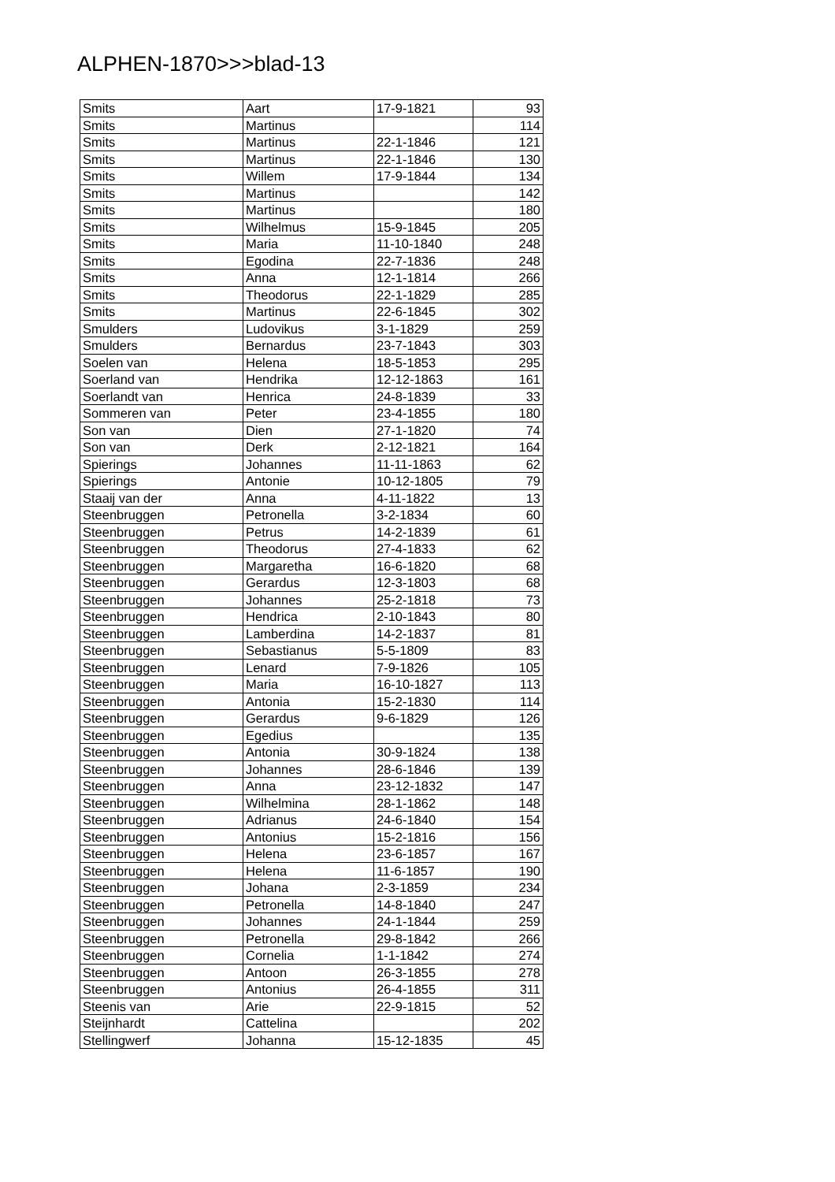ALPHEN-1870>>>blad-13
| Smits | Aart | 17-9-1821 | 93 |
| Smits | Martinus | | 114 |
| Smits | Martinus | 22-1-1846 | 121 |
| Smits | Martinus | 22-1-1846 | 130 |
| Smits | Willem | 17-9-1844 | 134 |
| Smits | Martinus | | 142 |
| Smits | Martinus | | 180 |
| Smits | Wilhelmus | 15-9-1845 | 205 |
| Smits | Maria | 11-10-1840 | 248 |
| Smits | Egodina | 22-7-1836 | 248 |
| Smits | Anna | 12-1-1814 | 266 |
| Smits | Theodorus | 22-1-1829 | 285 |
| Smits | Martinus | 22-6-1845 | 302 |
| Smulders | Ludovikus | 3-1-1829 | 259 |
| Smulders | Bernardus | 23-7-1843 | 303 |
| Soelen van | Helena | 18-5-1853 | 295 |
| Soerland van | Hendrika | 12-12-1863 | 161 |
| Soerlandt van | Henrica | 24-8-1839 | 33 |
| Sommeren van | Peter | 23-4-1855 | 180 |
| Son van | Dien | 27-1-1820 | 74 |
| Son van | Derk | 2-12-1821 | 164 |
| Spierings | Johannes | 11-11-1863 | 62 |
| Spierings | Antonie | 10-12-1805 | 79 |
| Staaij van der | Anna | 4-11-1822 | 13 |
| Steenbruggen | Petronella | 3-2-1834 | 60 |
| Steenbruggen | Petrus | 14-2-1839 | 61 |
| Steenbruggen | Theodorus | 27-4-1833 | 62 |
| Steenbruggen | Margaretha | 16-6-1820 | 68 |
| Steenbruggen | Gerardus | 12-3-1803 | 68 |
| Steenbruggen | Johannes | 25-2-1818 | 73 |
| Steenbruggen | Hendrica | 2-10-1843 | 80 |
| Steenbruggen | Lamberdina | 14-2-1837 | 81 |
| Steenbruggen | Sebastianus | 5-5-1809 | 83 |
| Steenbruggen | Lenard | 7-9-1826 | 105 |
| Steenbruggen | Maria | 16-10-1827 | 113 |
| Steenbruggen | Antonia | 15-2-1830 | 114 |
| Steenbruggen | Gerardus | 9-6-1829 | 126 |
| Steenbruggen | Egedius | | 135 |
| Steenbruggen | Antonia | 30-9-1824 | 138 |
| Steenbruggen | Johannes | 28-6-1846 | 139 |
| Steenbruggen | Anna | 23-12-1832 | 147 |
| Steenbruggen | Wilhelmina | 28-1-1862 | 148 |
| Steenbruggen | Adrianus | 24-6-1840 | 154 |
| Steenbruggen | Antonius | 15-2-1816 | 156 |
| Steenbruggen | Helena | 23-6-1857 | 167 |
| Steenbruggen | Helena | 11-6-1857 | 190 |
| Steenbruggen | Johana | 2-3-1859 | 234 |
| Steenbruggen | Petronella | 14-8-1840 | 247 |
| Steenbruggen | Johannes | 24-1-1844 | 259 |
| Steenbruggen | Petronella | 29-8-1842 | 266 |
| Steenbruggen | Cornelia | 1-1-1842 | 274 |
| Steenbruggen | Antoon | 26-3-1855 | 278 |
| Steenbruggen | Antonius | 26-4-1855 | 311 |
| Steenis van | Arie | 22-9-1815 | 52 |
| Steijnhardt | Cattelina | | 202 |
| Stellingwerf | Johanna | 15-12-1835 | 45 |